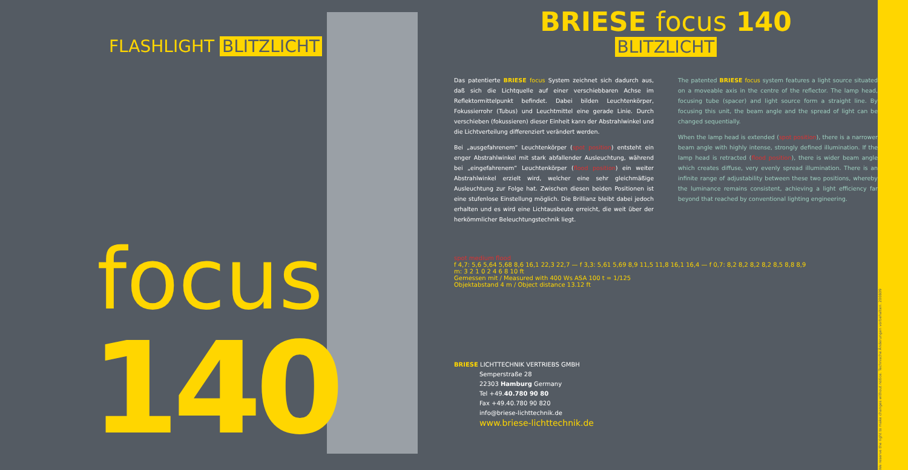FLASHLIGHT BLITZLICHT
focus
140
BRIESE focus 140
BLITZLICHT
Das patentierte BRIESE focus System zeichnet sich dadurch aus, daß sich die Lichtquelle auf einer verschiebbaren Achse im Reflektormittelpunkt befindet. Dabei bilden Leuchtenkörper, Fokussierrohr (Tubus) und Leuchtmittel eine gerade Linie. Durch verschieben (fokussieren) dieser Einheit kann der Abstrahlwinkel und die Lichtverteilung differenziert verändert werden.
Bei „ausgefahrenem“ Leuchtenkörper (spot position) entsteht ein enger Abstrahlwinkel mit stark abfallender Ausleuchtung, während bei „eingefahrenem“ Leuchtenkörper (flood position) ein weiter Abstrahlwinkel erzielt wird, welcher eine sehr gleichmäßige Ausleuchtung zur Folge hat. Zwischen diesen beiden Positionen ist eine stufenlose Einstellung möglich. Die Brillianz bleibt dabei jedoch erhalten und es wird eine Lichtausbeute erreicht, die weit über der herkömmlicher Beleuchtungstechnik liegt.
The patented BRIESE focus system features a light source situated on a moveable axis in the centre of the reflector. The lamp head, focusing tube (spacer) and light source form a straight line. By focusing this unit, the beam angle and the spread of light can be changed sequentially.
When the lamp head is extended (spot position), there is a narrower beam angle with highly intense, strongly defined illumination. If the lamp head is retracted (flood position), there is wider beam angle which creates diffuse, very evenly spread illumination. There is an infinite range of adjustability between these two positions, whereby the luminance remains consistent, achieving a light efficiency far beyond that reached by conventional lighting engineering.
spot medium flood
f 4,7: 5,6 5,64 5,68 8,6 16,1 22,3 22,7 — f 3,3: 5,61 5,69 8,9 11,5 11,8 16,1 16,4 — f 0,7: 8,2 8,2 8,2 8,2 8,5 8,8 8,9
m: 3 2 1 0 2 4 6 8 10 ft
Gemessen mit / Measured with 400 Ws ASA 100 t = 1/125
Objektabstand 4 m / Object distance 13.12 ft
BRIESE LICHTTECHNIK VERTRIEBS GMBH
Semperstraße 28
22303 Hamburg Germany
Tel +49.40.780 90 80
Fax +49.40.780 90 820
info@briese-lichttechnik.de
www.briese-lichttechnik.de
We reserve the right to make changes without notice. Technische Änderungen vorbehalten. 200809